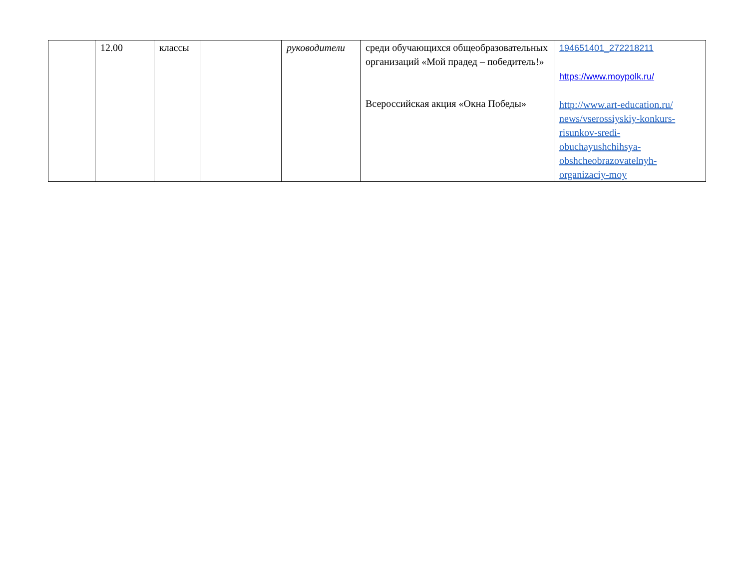| | 12.00 | классы | | руководители | среди обучающихся общеобразовательных организаций «Мой прадед – победитель!» Всероссийская акция «Окна Победы» | 194651401_272218211 https://www.moypolk.ru/ http://www.art-education.ru/ news/vserossiyskiy-konkurs-risunkov-sredi-obuchayushchihsya-obshcheobrazovatelnyh-organizaciy-moy |